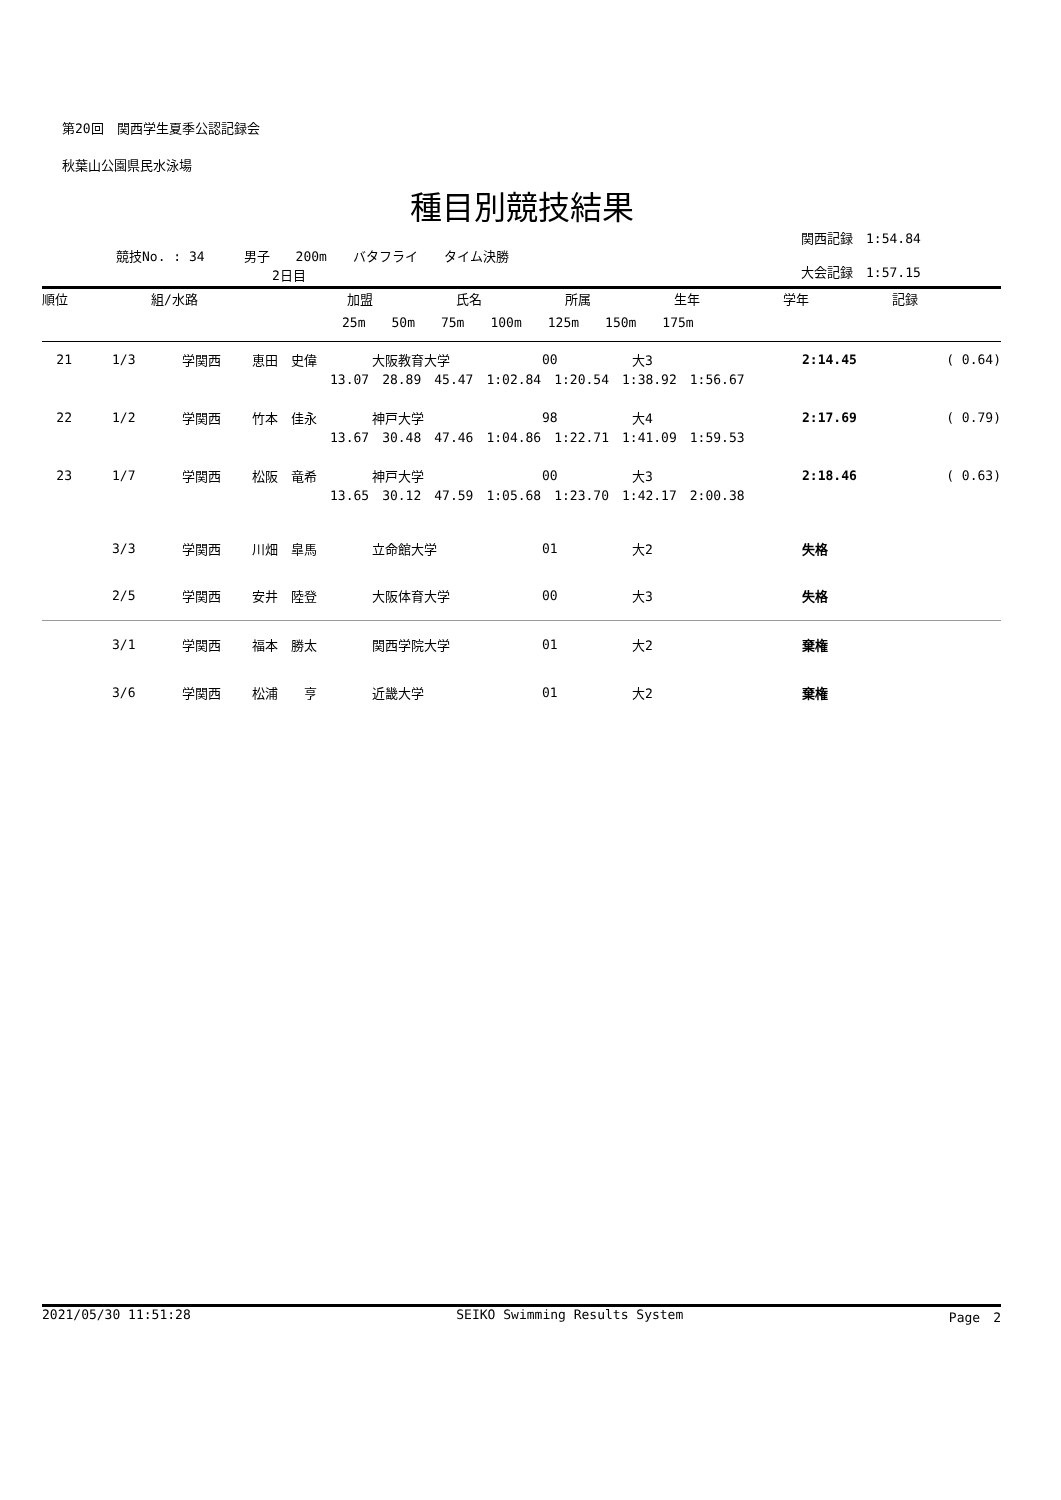第20回　関西学生夏季公認記録会
秋葉山公園県民水泳場
種目別競技結果
競技No. : 34　　　男子　　200m　　バタフライ　　タイム決勝
2日目
関西記録　1:54.84
大会記録　1:57.15
| 順位 | 組/水路 | 加盟 | 氏名 | 所属 | 生年 | 学年 | 記録 |
| --- | --- | --- | --- | --- | --- | --- | --- |
| 25m 50m 75m 100m 125m 150m 175m | | | | | | | |
| 21 | 1/3 | 学関西 | 恵田 史偉 | 大阪教育大学 | 00 | 大3 | 2:14.45 | ( 0.64) |
| 13.07 28.89 45.47 1:02.84 1:20.54 1:38.92 1:56.67 | | | | | | | | |
| 22 | 1/2 | 学関西 | 竹本 佳永 | 神戸大学 | 98 | 大4 | 2:17.69 | ( 0.79) |
| 13.67 30.48 47.46 1:04.86 1:22.71 1:41.09 1:59.53 | | | | | | | | |
| 23 | 1/7 | 学関西 | 松阪 竜希 | 神戸大学 | 00 | 大3 | 2:18.46 | ( 0.63) |
| 13.65 30.12 47.59 1:05.68 1:23.70 1:42.17 2:00.38 | | | | | | | | |
| | 3/3 | 学関西 | 川畑 皐馬 | 立命館大学 | 01 | 大2 | 失格 | |
| | 2/5 | 学関西 | 安井 陸登 | 大阪体育大学 | 00 | 大3 | 失格 | |
| | 3/1 | 学関西 | 福本 勝太 | 関西学院大学 | 01 | 大2 | 棄権 | |
| | 3/6 | 学関西 | 松浦 亨 | 近畿大学 | 01 | 大2 | 棄権 | |
2021/05/30 11:51:28 SEIKO Swimming Results System Page　2